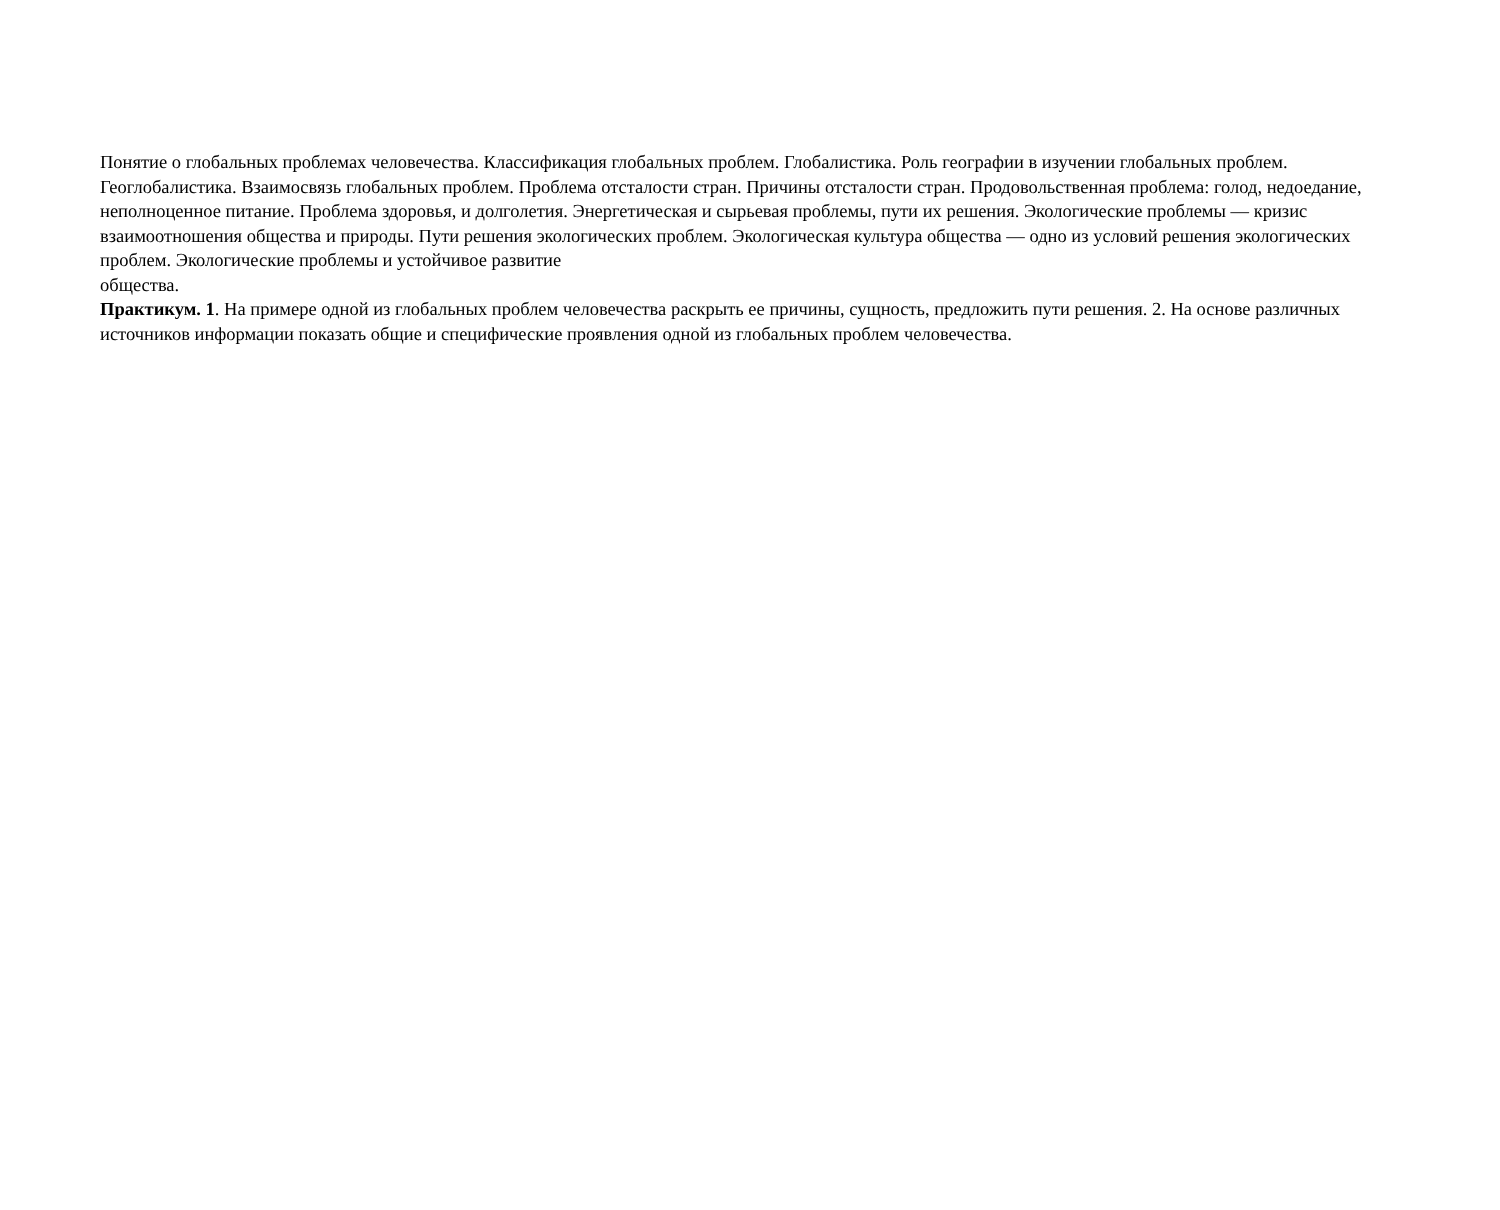Понятие о глобальных проблемах человечества. Классификация глобальных проблем. Глобалистика. Роль географии в изучении глобальных проблем. Геоглобалистика. Взаимосвязь глобальных проблем. Проблема отсталости стран. Причины отсталости стран. Продовольственная проблема: голод, недоедание, неполноценное питание. Проблема здоровья, и долголетия. Энергетическая и сырьевая проблемы, пути их решения. Экологические проблемы — кризис взаимоотношения общества и природы. Пути решения экологических проблем. Экологическая культура общества — одно из условий решения экологических проблем. Экологические проблемы и устойчивое развитие
общества.
Практикум. 1. На примере одной из глобальных проблем человечества раскрыть ее причины, сущность, предложить пути решения. 2. На основе различных источников информации показать общие и специфические проявления одной из глобальных проблем человечества.